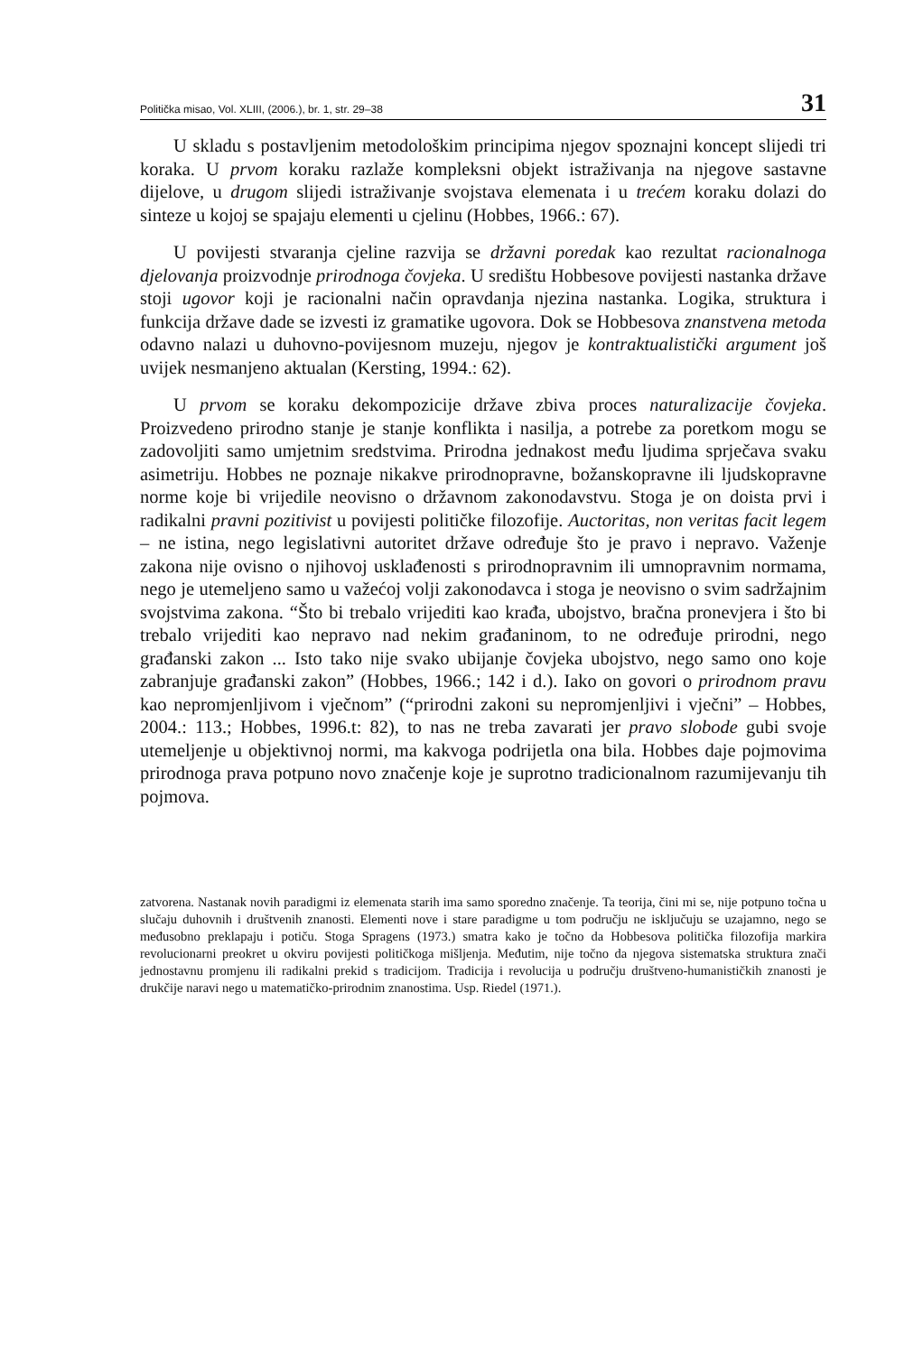Politička misao, Vol. XLIII, (2006.), br. 1, str. 29–38 31
U skladu s postavljenim metodološkim principima njegov spoznajni koncept slijedi tri koraka. U prvom koraku razlaže kompleksni objekt istraživanja na njegove sastavne dijelove, u drugom slijedi istraživanje svojstava elemenata i u trećem koraku dolazi do sinteze u kojoj se spajaju elementi u cjelinu (Hobbes, 1966.: 67).
U povijesti stvaranja cjeline razvija se državni poredak kao rezultat racionalnoga djelovanja proizvodnje prirodnoga čovjeka. U središtu Hobbesove povijesti nastanka države stoji ugovor koji je racionalni način opravdanja njezina nastanka. Logika, struktura i funkcija države dade se izvesti iz gramatike ugovora. Dok se Hobbesova znanstvena metoda odavno nalazi u duhovno-povijesnom muzeju, njegov je kontraktualistički argument još uvijek nesmanjeno aktualan (Kersting, 1994.: 62).
U prvom se koraku dekompozicije države zbiva proces naturalizacije čovjeka. Proizvedeno prirodno stanje je stanje konflikta i nasilja, a potrebe za poretkom mogu se zadovoljiti samo umjetnim sredstvima. Prirodna jednakost među ljudima sprječava svaku asimetriju. Hobbes ne poznaje nikakve prirodnopravne, božanskopravne ili ljudskopravne norme koje bi vrijedile neovisno o državnom zakonodavstvu. Stoga je on doista prvi i radikalni pravni pozitivist u povijesti političke filozofije. Auctoritas, non veritas facit legem – ne istina, nego legislativni autoritet države određuje što je pravo i nepravo. Važenje zakona nije ovisno o njihovoj usklađenosti s prirodnopravnim ili umnopravnim normama, nego je utemeljeno samo u važećoj volji zakonodavca i stoga je neovisno o svim sadržajnim svojstvima zakona. “Što bi trebalo vrijediti kao krađa, ubojstvo, bračna pronevjera i što bi trebalo vrijediti kao nepravo nad nekim građaninom, to ne određuje prirodni, nego građanski zakon ... Isto tako nije svako ubijanje čovjeka ubojstvo, nego samo ono koje zabranjuje građanski zakon” (Hobbes, 1966.; 142 i d.). Iako on govori o prirodnom pravu kao nepromjenljivom i vječnom” (“prirodni zakoni su nepromjenljivi i vječni” – Hobbes, 2004.: 113.; Hobbes, 1996.t: 82), to nas ne treba zavarati jer pravo slobode gubi svoje utemeljenje u objektivnoj normi, ma kakvoga podrijetla ona bila. Hobbes daje pojmovima prirodnoga prava potpuno novo značenje koje je suprotno tradicionalnom razumijevanju tih pojmova.
zatvorena. Nastanak novih paradigmi iz elemenata starih ima samo sporedno značenje. Ta teorija, čini mi se, nije potpuno točna u slučaju duhovnih i društvenih znanosti. Elementi nove i stare paradigme u tom području ne isključuju se uzajamno, nego se međusobno preklapaju i potiču. Stoga Spragens (1973.) smatra kako je točno da Hobbesova politička filozofija markira revolucionarni preokret u okviru povijesti političkoga mišljenja. Međutim, nije točno da njegova sistematska struktura znači jednostavnu promjenu ili radikalni prekid s tradicijom. Tradicija i revolucija u području društveno-humanističkih znanosti je drukčije naravi nego u matematičko-prirodnim znanostima. Usp. Riedel (1971.).